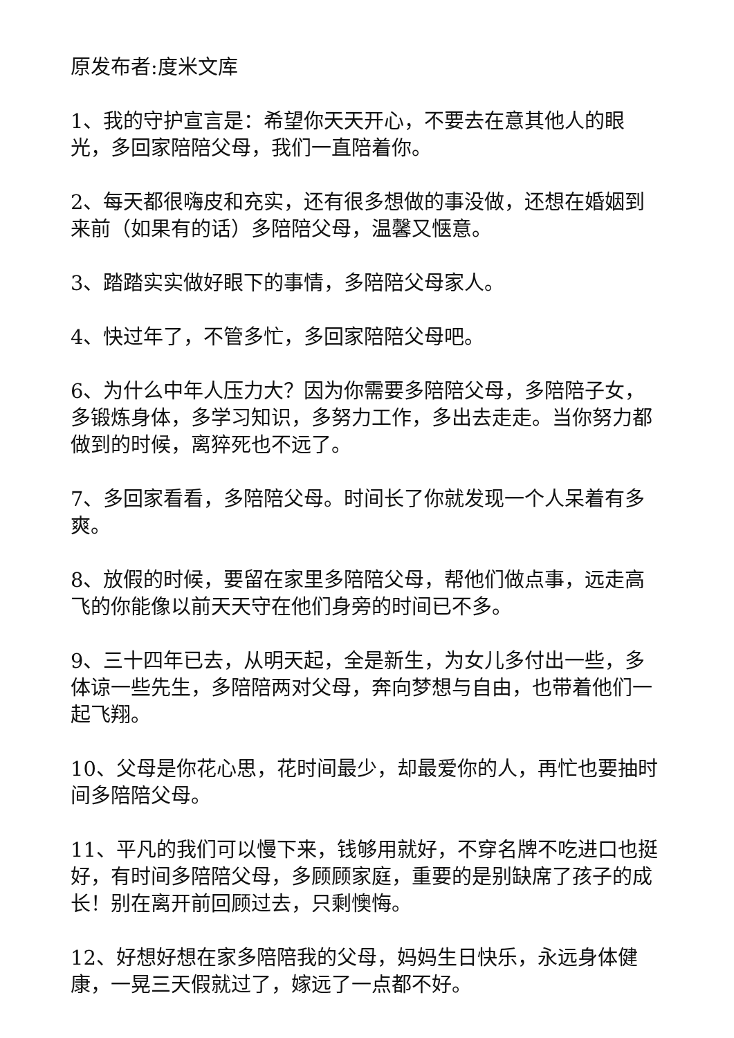原发布者:度米文库
1、我的守护宣言是：希望你天天开心，不要去在意其他人的眼光，多回家陪陪父母，我们一直陪着你。
2、每天都很嗨皮和充实，还有很多想做的事没做，还想在婚姻到来前（如果有的话）多陪陪父母，温馨又惬意。
3、踏踏实实做好眼下的事情，多陪陪父母家人。
4、快过年了，不管多忙，多回家陪陪父母吧。
6、为什么中年人压力大？因为你需要多陪陪父母，多陪陪子女，多锻炼身体，多学习知识，多努力工作，多出去走走。当你努力都做到的时候，离猝死也不远了。
7、多回家看看，多陪陪父母。时间长了你就发现一个人呆着有多爽。
8、放假的时候，要留在家里多陪陪父母，帮他们做点事，远走高飞的你能像以前天天守在他们身旁的时间已不多。
9、三十四年已去，从明天起，全是新生，为女儿多付出一些，多体谅一些先生，多陪陪两对父母，奔向梦想与自由，也带着他们一起飞翔。
10、父母是你花心思，花时间最少，却最爱你的人，再忙也要抽时间多陪陪父母。
11、平凡的我们可以慢下来，钱够用就好，不穿名牌不吃进口也挺好，有时间多陪陪父母，多顾顾家庭，重要的是别缺席了孩子的成长！别在离开前回顾过去，只剩懊悔。
12、好想好想在家多陪陪我的父母，妈妈生日快乐，永远身体健康，一晃三天假就过了，嫁远了一点都不好。